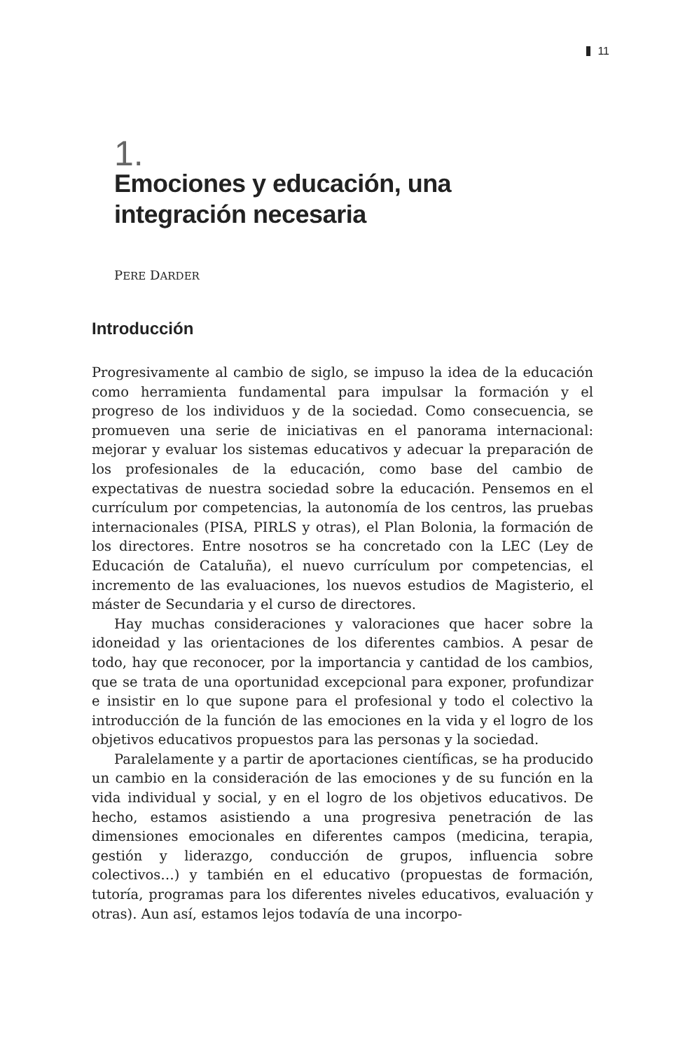11
1.
Emociones y educación, una integración necesaria
PERE DARDER
Introducción
Progresivamente al cambio de siglo, se impuso la idea de la educación como herramienta fundamental para impulsar la formación y el progreso de los individuos y de la sociedad. Como consecuencia, se promueven una serie de iniciativas en el panorama internacional: mejorar y evaluar los sistemas educativos y adecuar la preparación de los profesionales de la educación, como base del cambio de expectativas de nuestra sociedad sobre la educación. Pensemos en el currículum por competencias, la autonomía de los centros, las pruebas internacionales (PISA, PIRLS y otras), el Plan Bolonia, la formación de los directores. Entre nosotros se ha concretado con la LEC (Ley de Educación de Cataluña), el nuevo currículum por competencias, el incremento de las evaluaciones, los nuevos estudios de Magisterio, el máster de Secundaria y el curso de directores.
Hay muchas consideraciones y valoraciones que hacer sobre la idoneidad y las orientaciones de los diferentes cambios. A pesar de todo, hay que reconocer, por la importancia y cantidad de los cambios, que se trata de una oportunidad excepcional para exponer, profundizar e insistir en lo que supone para el profesional y todo el colectivo la introducción de la función de las emociones en la vida y el logro de los objetivos educativos propuestos para las personas y la sociedad.
Paralelamente y a partir de aportaciones científicas, se ha producido un cambio en la consideración de las emociones y de su función en la vida individual y social, y en el logro de los objetivos educativos. De hecho, estamos asistiendo a una progresiva penetración de las dimensiones emocionales en diferentes campos (medicina, terapia, gestión y liderazgo, conducción de grupos, influencia sobre colectivos…) y también en el educativo (propuestas de formación, tutoría, programas para los diferentes niveles educativos, evaluación y otras). Aun así, estamos lejos todavía de una incorpo-